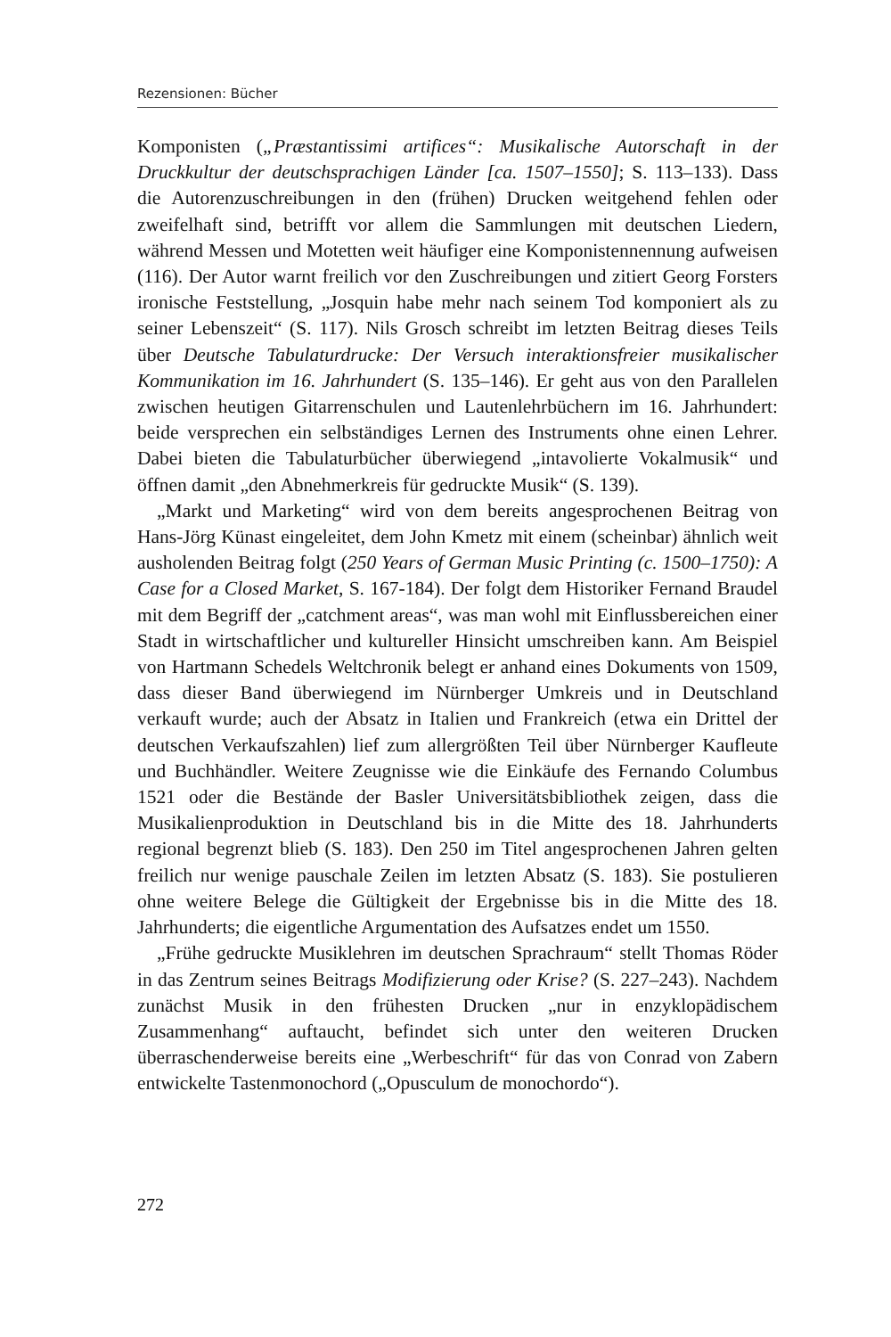Rezensionen: Bücher
Komponisten („Præstantissimi artifices“: Musikalische Autorschaft in der Druckkultur der deutschsprachigen Länder [ca. 1507–1550]; S. 113–133). Dass die Autorenzuschreibungen in den (frühen) Drucken weitgehend fehlen oder zweifelhaft sind, betrifft vor allem die Sammlungen mit deutschen Liedern, während Messen und Motetten weit häufiger eine Komponistennennung aufweisen (116). Der Autor warnt freilich vor den Zuschreibungen und zitiert Georg Forsters ironische Feststellung, „Josquin habe mehr nach seinem Tod komponiert als zu seiner Lebenszeit“ (S. 117). Nils Grosch schreibt im letzten Beitrag dieses Teils über Deutsche Tabulaturdrucke: Der Versuch interaktionsfreier musikalischer Kommunikation im 16. Jahrhundert (S. 135–146). Er geht aus von den Parallelen zwischen heutigen Gitarrenschulen und Lautenlehrbüchern im 16. Jahrhundert: beide versprechen ein selbständiges Lernen des Instruments ohne einen Lehrer. Dabei bieten die Tabulaturbücher überwiegend „intavolierte Vokalmusik“ und öffnen damit „den Abnehmerkreis für gedruckte Musik“ (S. 139).
„Markt und Marketing“ wird von dem bereits angesprochenen Beitrag von Hans-Jörg Künast eingeleitet, dem John Kmetz mit einem (scheinbar) ähnlich weit ausholenden Beitrag folgt (250 Years of German Music Printing (c. 1500–1750): A Case for a Closed Market, S. 167-184). Der folgt dem Historiker Fernand Braudel mit dem Begriff der „catchment areas“, was man wohl mit Einflussbereichen einer Stadt in wirtschaftlicher und kultureller Hinsicht umschreiben kann. Am Beispiel von Hartmann Schedels Weltchronik belegt er anhand eines Dokuments von 1509, dass dieser Band überwiegend im Nürnberger Umkreis und in Deutschland verkauft wurde; auch der Absatz in Italien und Frankreich (etwa ein Drittel der deutschen Verkaufszahlen) lief zum allergrößten Teil über Nürnberger Kaufleute und Buchhändler. Weitere Zeugnisse wie die Einkäufe des Fernando Columbus 1521 oder die Bestände der Basler Universitätsbibliothek zeigen, dass die Musikalienproduktion in Deutschland bis in die Mitte des 18. Jahrhunderts regional begrenzt blieb (S. 183). Den 250 im Titel angesprochenen Jahren gelten freilich nur wenige pauschale Zeilen im letzten Absatz (S. 183). Sie postulieren ohne weitere Belege die Gültigkeit der Ergebnisse bis in die Mitte des 18. Jahrhunderts; die eigentliche Argumentation des Aufsatzes endet um 1550.
„Frühe gedruckte Musiklehren im deutschen Sprachraum“ stellt Thomas Röder in das Zentrum seines Beitrags Modifizierung oder Krise? (S. 227–243). Nachdem zunächst Musik in den frühesten Drucken „nur in enzyklopädischem Zusammenhang“ auftaucht, befindet sich unter den weiteren Drucken überraschenderweise bereits eine „Werbeschrift“ für das von Conrad von Zabern entwickelte Tastenmonochord („Opusculum de monochordo“).
272